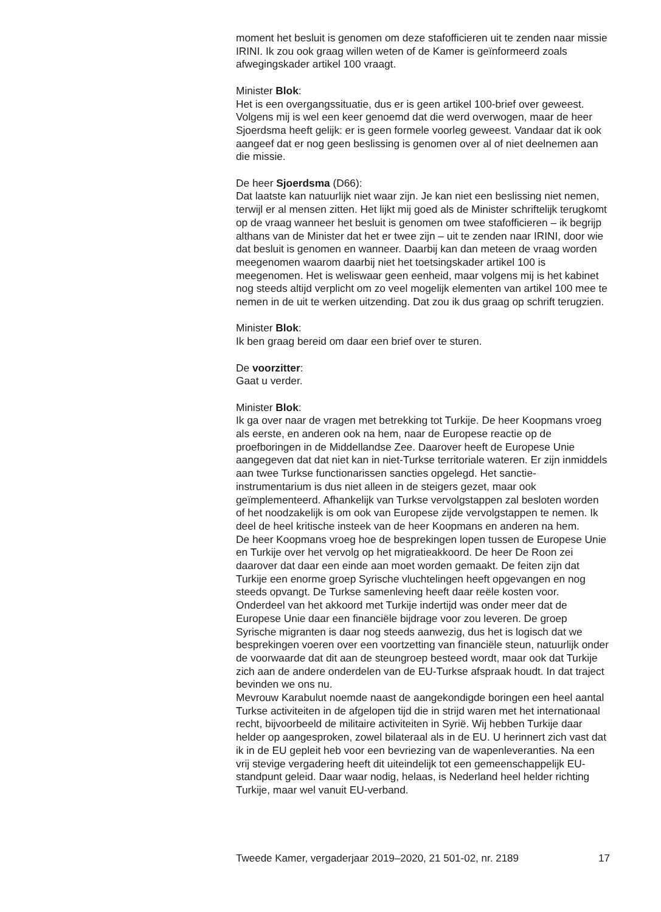moment het besluit is genomen om deze stafofficieren uit te zenden naar missie IRINI. Ik zou ook graag willen weten of de Kamer is geïnformeerd zoals afwegingskader artikel 100 vraagt.
Minister Blok:
Het is een overgangssituatie, dus er is geen artikel 100-brief over geweest. Volgens mij is wel een keer genoemd dat die werd overwogen, maar de heer Sjoerdsma heeft gelijk: er is geen formele voorleg geweest. Vandaar dat ik ook aangeef dat er nog geen beslissing is genomen over al of niet deelnemen aan die missie.
De heer Sjoerdsma (D66):
Dat laatste kan natuurlijk niet waar zijn. Je kan niet een beslissing niet nemen, terwijl er al mensen zitten. Het lijkt mij goed als de Minister schriftelijk terugkomt op de vraag wanneer het besluit is genomen om twee stafofficieren – ik begrijp althans van de Minister dat het er twee zijn – uit te zenden naar IRINI, door wie dat besluit is genomen en wanneer. Daarbij kan dan meteen de vraag worden meegenomen waarom daarbij niet het toetsingskader artikel 100 is meegenomen. Het is weliswaar geen eenheid, maar volgens mij is het kabinet nog steeds altijd verplicht om zo veel mogelijk elementen van artikel 100 mee te nemen in de uit te werken uitzending. Dat zou ik dus graag op schrift terugzien.
Minister Blok:
Ik ben graag bereid om daar een brief over te sturen.
De voorzitter:
Gaat u verder.
Minister Blok:
Ik ga over naar de vragen met betrekking tot Turkije. De heer Koopmans vroeg als eerste, en anderen ook na hem, naar de Europese reactie op de proefboringen in de Middellandse Zee. Daarover heeft de Europese Unie aangegeven dat dat niet kan in niet-Turkse territoriale wateren. Er zijn inmiddels aan twee Turkse functionarissen sancties opgelegd. Het sanctie-instrumentarium is dus niet alleen in de steigers gezet, maar ook geïmplementeerd. Afhankelijk van Turkse vervolgstappen zal besloten worden of het noodzakelijk is om ook van Europese zijde vervolgstappen te nemen. Ik deel de heel kritische insteek van de heer Koopmans en anderen na hem.
De heer Koopmans vroeg hoe de besprekingen lopen tussen de Europese Unie en Turkije over het vervolg op het migratieakkoord. De heer De Roon zei daarover dat daar een einde aan moet worden gemaakt. De feiten zijn dat Turkije een enorme groep Syrische vluchtelingen heeft opgevangen en nog steeds opvangt. De Turkse samenleving heeft daar reële kosten voor. Onderdeel van het akkoord met Turkije indertijd was onder meer dat de Europese Unie daar een financiële bijdrage voor zou leveren. De groep Syrische migranten is daar nog steeds aanwezig, dus het is logisch dat we besprekingen voeren over een voortzetting van financiële steun, natuurlijk onder de voorwaarde dat dit aan de steungroep besteed wordt, maar ook dat Turkije zich aan de andere onderdelen van de EU-Turkse afspraak houdt. In dat traject bevinden we ons nu.
Mevrouw Karabulut noemde naast de aangekondigde boringen een heel aantal Turkse activiteiten in de afgelopen tijd die in strijd waren met het internationaal recht, bijvoorbeeld de militaire activiteiten in Syrië. Wij hebben Turkije daar helder op aangesproken, zowel bilateraal als in de EU. U herinnert zich vast dat ik in de EU gepleit heb voor een bevriezing van de wapenleveranties. Na een vrij stevige vergadering heeft dit uiteindelijk tot een gemeenschappelijk EU-standpunt geleid. Daar waar nodig, helaas, is Nederland heel helder richting Turkije, maar wel vanuit EU-verband.
Tweede Kamer, vergaderjaar 2019–2020, 21 501-02, nr. 2189 17